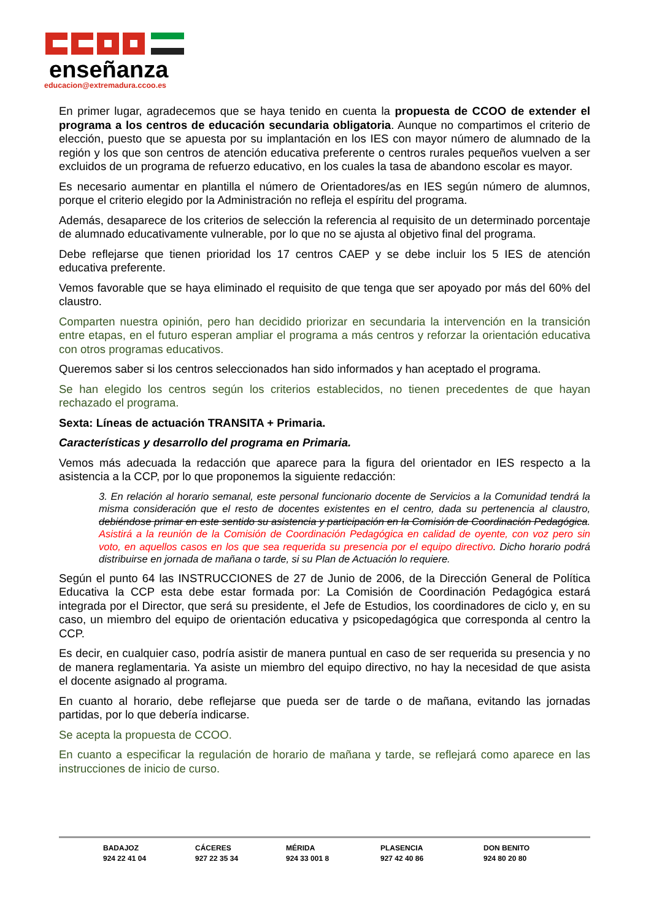enseñanza
educacion@extremadura.ccoo.es
En primer lugar, agradecemos que se haya tenido en cuenta la propuesta de CCOO de extender el programa a los centros de educación secundaria obligatoria. Aunque no compartimos el criterio de elección, puesto que se apuesta por su implantación en los IES con mayor número de alumnado de la región y los que son centros de atención educativa preferente o centros rurales pequeños vuelven a ser excluidos de un programa de refuerzo educativo, en los cuales la tasa de abandono escolar es mayor.
Es necesario aumentar en plantilla el número de Orientadores/as en IES según número de alumnos, porque el criterio elegido por la Administración no refleja el espíritu del programa.
Además, desaparece de los criterios de selección la referencia al requisito de un determinado porcentaje de alumnado educativamente vulnerable, por lo que no se ajusta al objetivo final del programa.
Debe reflejarse que tienen prioridad los 17 centros CAEP y se debe incluir los 5 IES de atención educativa preferente.
Vemos favorable que se haya eliminado el requisito de que tenga que ser apoyado por más del 60% del claustro.
Comparten nuestra opinión, pero han decidido priorizar en secundaria la intervención en la transición entre etapas, en el futuro esperan ampliar el programa a más centros y reforzar la orientación educativa con otros programas educativos.
Queremos saber si los centros seleccionados han sido informados y han aceptado el programa.
Se han elegido los centros según los criterios establecidos, no tienen precedentes de que hayan rechazado el programa.
Sexta: Líneas de actuación TRANSITA + Primaria.
Características y desarrollo del programa en Primaria.
Vemos más adecuada la redacción que aparece para la figura del orientador en IES respecto a la asistencia a la CCP, por lo que proponemos la siguiente redacción:
3. En relación al horario semanal, este personal funcionario docente de Servicios a la Comunidad tendrá la misma consideración que el resto de docentes existentes en el centro, dada su pertenencia al claustro, debiéndose primar en este sentido su asistencia y participación en la Comisión de Coordinación Pedagógica. Asistirá a la reunión de la Comisión de Coordinación Pedagógica en calidad de oyente, con voz pero sin voto, en aquellos casos en los que sea requerida su presencia por el equipo directivo. Dicho horario podrá distribuirse en jornada de mañana o tarde, si su Plan de Actuación lo requiere.
Según el punto 64 las INSTRUCCIONES de 27 de Junio de 2006, de la Dirección General de Política Educativa la CCP esta debe estar formada por: La Comisión de Coordinación Pedagógica estará integrada por el Director, que será su presidente, el Jefe de Estudios, los coordinadores de ciclo y, en su caso, un miembro del equipo de orientación educativa y psicopedagógica que corresponda al centro la CCP.
Es decir, en cualquier caso, podría asistir de manera puntual en caso de ser requerida su presencia y no de manera reglamentaria. Ya asiste un miembro del equipo directivo, no hay la necesidad de que asista el docente asignado al programa.
En cuanto al horario, debe reflejarse que pueda ser de tarde o de mañana, evitando las jornadas partidas, por lo que debería indicarse.
Se acepta la propuesta de CCOO.
En cuanto a especificar la regulación de horario de mañana y tarde, se reflejará como aparece en las instrucciones de inicio de curso.
BADAJOZ
924 22 41 04
CÁCERES
927 22 35 34
MÉRIDA
924 33 001 8
PLASENCIA
927 42 40 86
DON BENITO
924 80 20 80